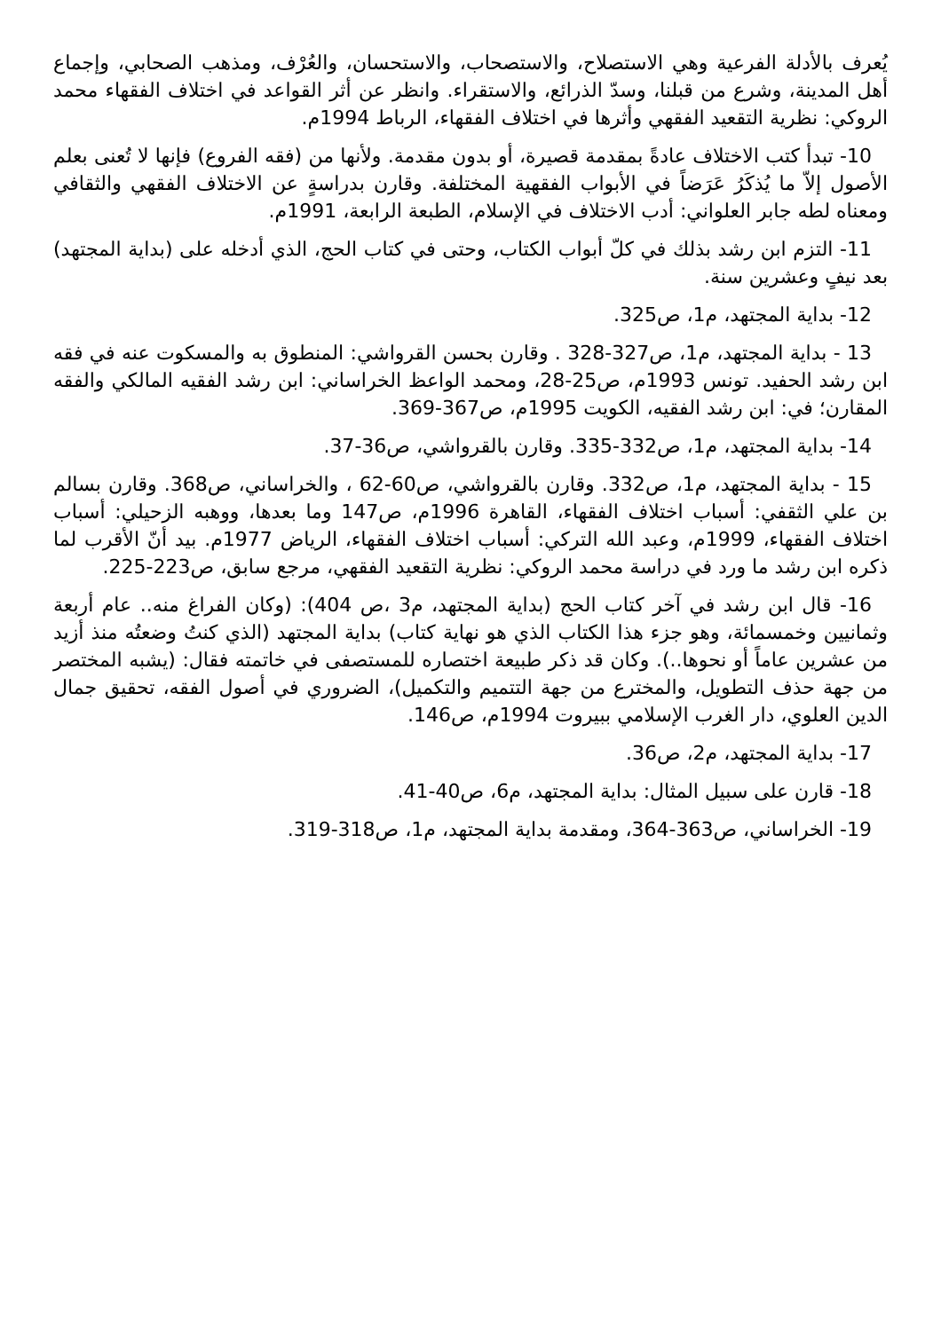يُعرف بالأدلة الفرعية وهي الاستصلاح، والاستصحاب، والاستحسان، والعُرْف، ومذهب الصحابي، وإجماع أهل المدينة، وشرع من قبلنا، وسدّ الذرائع، والاستقراء. وانظر عن أثر القواعد في اختلاف الفقهاء محمد الروكي: نظرية التقعيد الفقهي وأثرها في اختلاف الفقهاء، الرباط 1994م.
10- تبدأ كتب الاختلاف عادةً بمقدمة قصيرة، أو بدون مقدمة. ولأنها من (فقه الفروع) فإنها لا تُعنى بعلم الأصول إلاّ ما يُذكَرُ عَرَضاً في الأبواب الفقهية المختلفة. وقارن بدراسةٍ عن الاختلاف الفقهي والثقافي ومعناه لطه جابر العلواني: أدب الاختلاف في الإسلام، الطبعة الرابعة، 1991م.
11- التزم ابن رشد بذلك في كلّ أبواب الكتاب، وحتى في كتاب الحج، الذي أدخله على (بداية المجتهد) بعد نيفٍ وعشرين سنة.
12- بداية المجتهد، م1، ص325.
13 - بداية المجتهد، م1، ص327-328 . وقارن بحسن القرواشي: المنطوق به والمسكوت عنه في فقه ابن رشد الحفيد. تونس 1993م، ص25-28، ومحمد الواعظ الخراساني: ابن رشد الفقيه المالكي والفقه المقارن؛ في: ابن رشد الفقيه، الكويت 1995م، ص367-369.
14- بداية المجتهد، م1، ص332-335. وقارن بالقرواشي، ص36-37.
15 - بداية المجتهد، م1، ص332. وقارن بالقرواشي، ص60-62 ، والخراساني، ص368. وقارن بسالم بن علي الثقفي: أسباب اختلاف الفقهاء، القاهرة 1996م، ص147 وما بعدها، ووهبه الزحيلي: أسباب اختلاف الفقهاء، 1999م، وعبد الله التركي: أسباب اختلاف الفقهاء، الرياض 1977م. بيد أنّ الأقرب لما ذكره ابن رشد ما ورد في دراسة محمد الروكي: نظرية التقعيد الفقهي، مرجع سابق، ص223-225.
16- قال ابن رشد في آخر كتاب الحج (بداية المجتهد، م3 ،ص 404): (وكان الفراغ منه.. عام أربعة وثمانيين وخمسمائة، وهو جزء هذا الكتاب الذي هو نهاية كتاب) بداية المجتهد (الذي كنتُ وضعتُه منذ أزيد من عشرين عاماً أو نحوها..). وكان قد ذكر طبيعة اختصاره للمستصفى في خاتمته فقال: (يشبه المختصر من جهة حذف التطويل، والمخترع من جهة التتميم والتكميل)، الضروري في أصول الفقه، تحقيق جمال الدين العلوي، دار الغرب الإسلامي ببيروت 1994م، ص146.
17- بداية المجتهد، م2، ص36.
18- قارن على سبيل المثال: بداية المجتهد، م6، ص40-41.
19- الخراساني، ص363-364، ومقدمة بداية المجتهد، م1، ص318-319.